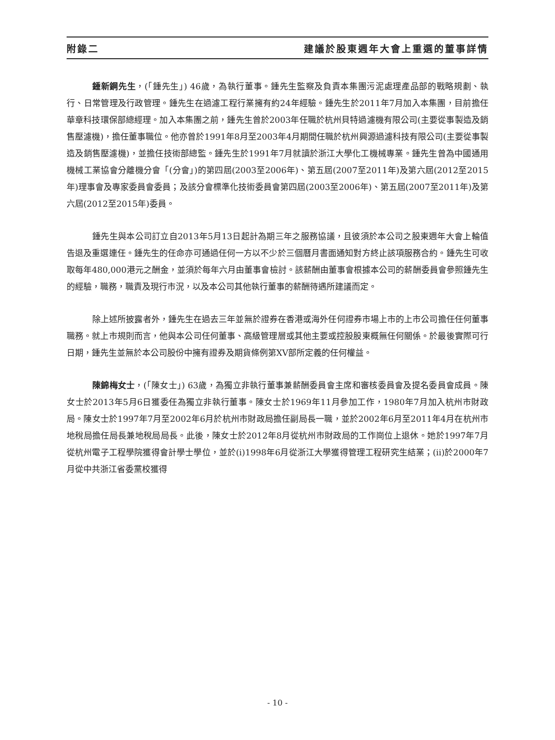附錄二 建議於股東週年大會上重選的董事詳情
鍾新鋼先生，(「鍾先生」) 46歲，為執行董事。鍾先生監察及負責本集團污泥處理產品部的戰略規劃、執行、日常管理及行政管理。鍾先生在過濾工程行業擁有約24年經驗。鍾先生於2011年7月加入本集團，目前擔任華章科技環保部總經理。加入本集團之前，鍾先生曾於2003年任職於杭州貝特過濾機有限公司(主要從事製造及銷售壓濾機)，擔任董事職位。他亦曾於1991年8月至2003年4月期間任職於杭州興源過濾科技有限公司(主要從事製造及銷售壓濾機)，並擔任技術部總監。鍾先生於1991年7月就讀於浙江大學化工機械專業。鍾先生曾為中國通用機械工業協會分離機分會「(分會」)的第四屆(2003至2006年)、第五屆(2007至2011年)及第六屆(2012至2015年)理事會及專家委員會委員；及該分會標準化技術委員會第四屆(2003至2006年)、第五屆(2007至2011年)及第六屆(2012至2015年)委員。
鍾先生與本公司訂立自2013年5月13日起計為期三年之服務協議，且彼須於本公司之股東週年大會上輪值告退及重選連任。鍾先生的任命亦可通過任何一方以不少於三個曆月書面通知對方終止該項服務合約。鍾先生可收取每年480,000港元之酬金，並須於每年六月由董事會檢討。該薪酬由董事會根據本公司的薪酬委員會參照鍾先生的經驗，職務，職責及現行市況，以及本公司其他執行董事的薪酬待遇所建議而定。
除上述所披露者外，鍾先生在過去三年並無於證券在香港或海外任何證券市場上市的上市公司擔任任何董事職務。就上市規則而言，他與本公司任何董事、高級管理層或其他主要或控股股東概無任何關係。於最後實際可行日期，鍾先生並無於本公司股份中擁有證券及期貨條例第XV部所定義的任何權益。
陳錦梅女士，(「陳女士」) 63歲，為獨立非執行董事兼薪酬委員會主席和審核委員會及提名委員會成員。陳女士於2013年5月6日獲委任為獨立非執行董事。陳女士於1969年11月參加工作，1980年7月加入杭州市財政局。陳女士於1997年7月至2002年6月於杭州市財政局擔任副局長一職，並於2002年6月至2011年4月在杭州市地稅局擔任局長兼地稅局局長。此後，陳女士於2012年8月從杭州市財政局的工作崗位上退休。她於1997年7月從杭州電子工程學院獲得會計學士學位，並於(i)1998年6月從浙江大學獲得管理工程研究生結業；(ii)於2000年7月從中共浙江省委黨校獲得
- 10 -